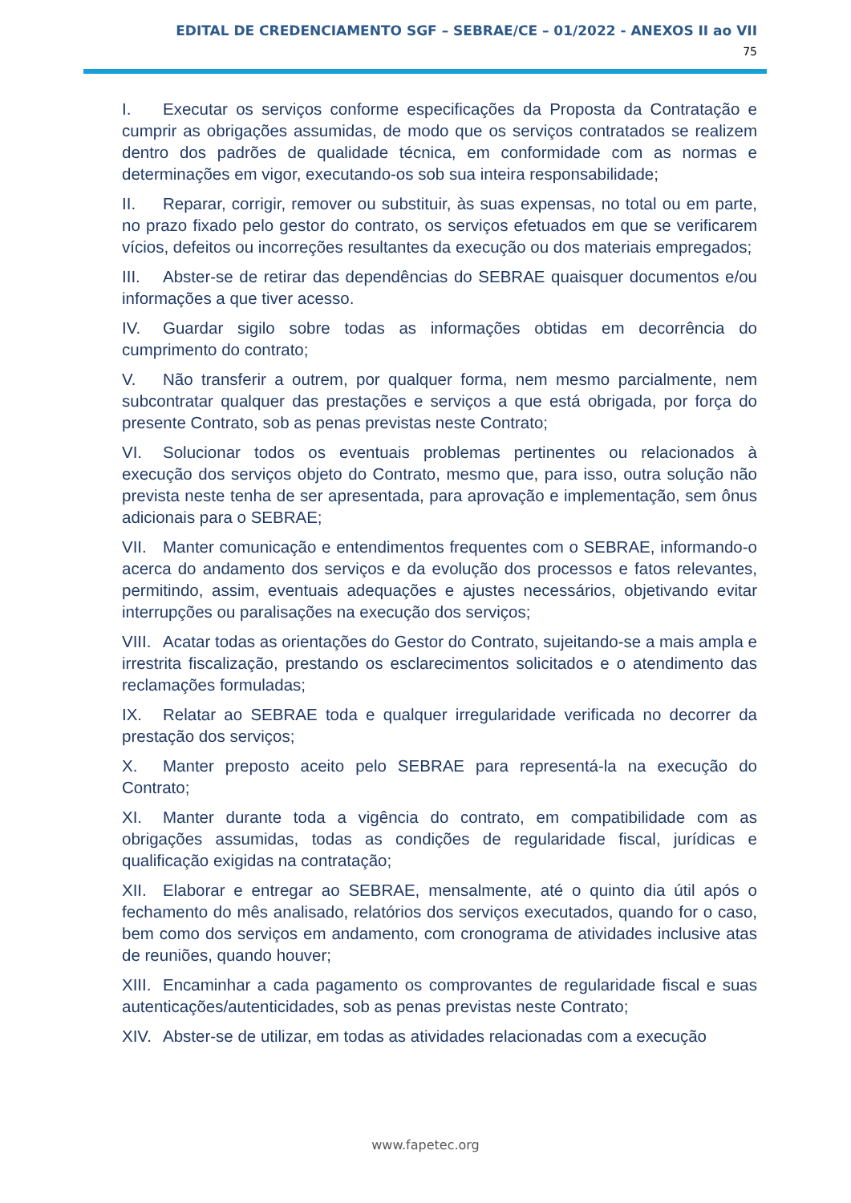EDITAL DE CREDENCIAMENTO SGF – SEBRAE/CE – 01/2022 - ANEXOS II ao VII
75
I. Executar os serviços conforme especificações da Proposta da Contratação e cumprir as obrigações assumidas, de modo que os serviços contratados se realizem dentro dos padrões de qualidade técnica, em conformidade com as normas e determinações em vigor, executando-os sob sua inteira responsabilidade;
II. Reparar, corrigir, remover ou substituir, às suas expensas, no total ou em parte, no prazo fixado pelo gestor do contrato, os serviços efetuados em que se verificarem vícios, defeitos ou incorreções resultantes da execução ou dos materiais empregados;
III. Abster-se de retirar das dependências do SEBRAE quaisquer documentos e/ou informações a que tiver acesso.
IV. Guardar sigilo sobre todas as informações obtidas em decorrência do cumprimento do contrato;
V. Não transferir a outrem, por qualquer forma, nem mesmo parcialmente, nem subcontratar qualquer das prestações e serviços a que está obrigada, por força do presente Contrato, sob as penas previstas neste Contrato;
VI. Solucionar todos os eventuais problemas pertinentes ou relacionados à execução dos serviços objeto do Contrato, mesmo que, para isso, outra solução não prevista neste tenha de ser apresentada, para aprovação e implementação, sem ônus adicionais para o SEBRAE;
VII. Manter comunicação e entendimentos frequentes com o SEBRAE, informando-o acerca do andamento dos serviços e da evolução dos processos e fatos relevantes, permitindo, assim, eventuais adequações e ajustes necessários, objetivando evitar interrupções ou paralisações na execução dos serviços;
VIII. Acatar todas as orientações do Gestor do Contrato, sujeitando-se a mais ampla e irrestrita fiscalização, prestando os esclarecimentos solicitados e o atendimento das reclamações formuladas;
IX. Relatar ao SEBRAE toda e qualquer irregularidade verificada no decorrer da prestação dos serviços;
X. Manter preposto aceito pelo SEBRAE para representá-la na execução do Contrato;
XI. Manter durante toda a vigência do contrato, em compatibilidade com as obrigações assumidas, todas as condições de regularidade fiscal, jurídicas e qualificação exigidas na contratação;
XII. Elaborar e entregar ao SEBRAE, mensalmente, até o quinto dia útil após o fechamento do mês analisado, relatórios dos serviços executados, quando for o caso, bem como dos serviços em andamento, com cronograma de atividades inclusive atas de reuniões, quando houver;
XIII. Encaminhar a cada pagamento os comprovantes de regularidade fiscal e suas autenticações/autenticidades, sob as penas previstas neste Contrato;
XIV. Abster-se de utilizar, em todas as atividades relacionadas com a execução
www.fapetec.org